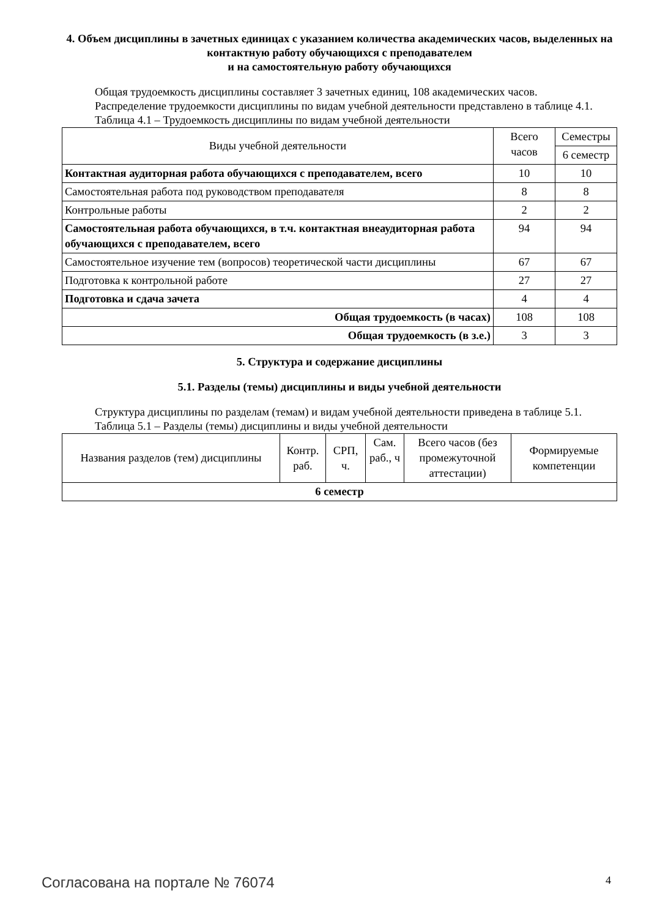4. Объем дисциплины в зачетных единицах с указанием количества академических часов, выделенных на контактную работу обучающихся с преподавателем
и на самостоятельную работу обучающихся
Общая трудоемкость дисциплины составляет 3 зачетных единиц, 108 академических часов.
Распределение трудоемкости дисциплины по видам учебной деятельности представлено в таблице 4.1.
Таблица 4.1 – Трудоемкость дисциплины по видам учебной деятельности
| Виды учебной деятельности | Всего часов | Семестры |
| --- | --- | --- |
| | | 6 семестр |
| Контактная аудиторная работа обучающихся с преподавателем, всего | 10 | 10 |
| Самостоятельная работа под руководством преподавателя | 8 | 8 |
| Контрольные работы | 2 | 2 |
| Самостоятельная работа обучающихся, в т.ч. контактная внеаудиторная работа обучающихся с преподавателем, всего | 94 | 94 |
| Самостоятельное изучение тем (вопросов) теоретической части дисциплины | 67 | 67 |
| Подготовка к контрольной работе | 27 | 27 |
| Подготовка и сдача зачета | 4 | 4 |
| Общая трудоемкость (в часах) | 108 | 108 |
| Общая трудоемкость (в з.е.) | 3 | 3 |
5. Структура и содержание дисциплины
5.1. Разделы (темы) дисциплины и виды учебной деятельности
Структура дисциплины по разделам (темам) и видам учебной деятельности приведена в таблице 5.1.
Таблица 5.1 – Разделы (темы) дисциплины и виды учебной деятельности
| Названия разделов (тем) дисциплины | Контр. раб. | СРП, ч. | Сам. раб., ч | Всего часов (без промежуточной аттестации) | Формируемые компетенции |
| --- | --- | --- | --- | --- | --- |
| 6 семестр | | | | | |
Согласована на портале № 76074 4